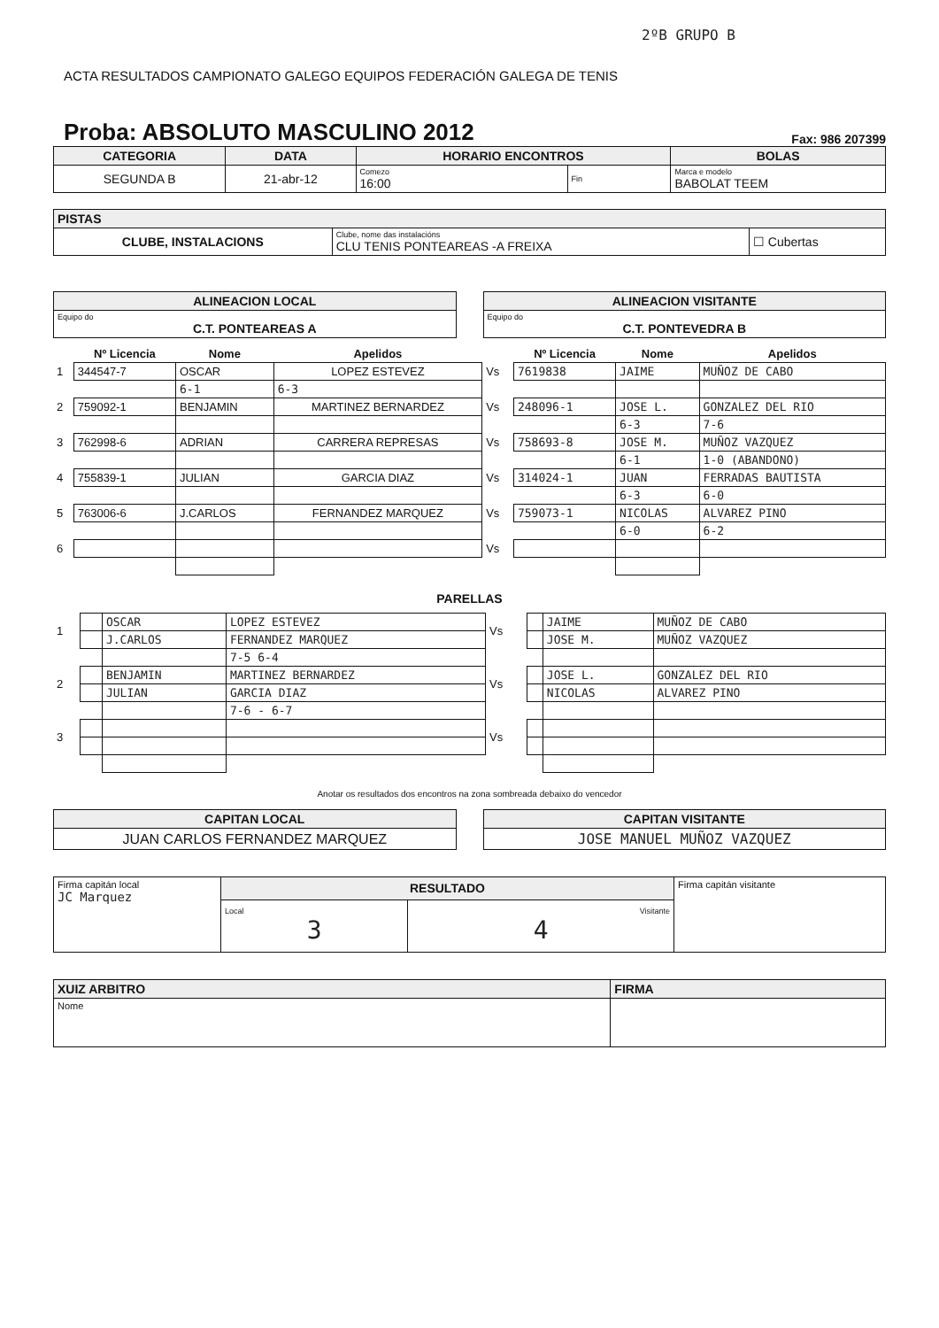2ºB GRUPO B
ACTA RESULTADOS CAMPIONATO GALEGO EQUIPOS FEDERACIÓN GALEGA DE TENIS
Proba: ABSOLUTO MASCULINO 2012 Fax: 986 207399
| CATEGORIA | DATA | HORARIO ENCONTROS | | BOLAS |
| --- | --- | --- | --- | --- |
| SEGUNDA B | 21-abr-12 | Comezo 16:00 | Fin | Marca e modelo BABOLAT TEEM |
| PISTAS | | |
| --- | --- | --- |
| CLUBE, INSTALACIONS | Clube, nome das instalacións CLU TENIS PONTEAREAS -A FREIXA | ☐ Cubertas |
| ALINEACION LOCAL |
| --- |
| Equipo do C.T. PONTEAREAS A |
| ALINEACION VISITANTE |
| --- |
| Equipo do C.T. PONTEVEDRA B |
| | Nº Licencia | Nome | Apelidos | | Nº Licencia | Nome | Apelidos |
| --- | --- | --- | --- | --- | --- | --- | --- |
| 1 | 344547-7 | OSCAR | LOPEZ ESTEVEZ | Vs | 7619838 | JAIME | MUÑOZ DE CABO |
| | | 6-1 | 6-3 | | | | |
| 2 | 759092-1 | BENJAMIN | MARTINEZ BERNARDEZ | Vs | 248096-1 | JOSE L. | GONZALEZ DEL RIO |
| | | | | | | 6-3 | 7-6 |
| 3 | 762998-6 | ADRIAN | CARRERA REPRESAS | Vs | 758693-8 | JOSE M. | MUÑOZ VAZQUEZ |
| | | | | | | 6-1 | 1-0 (ABANDONO) |
| 4 | 755839-1 | JULIAN | GARCIA DIAZ | Vs | 314024-1 | JUAN | FERRADAS BAUTISTA |
| | | | | | | 6-3 | 6-0 |
| 5 | 763006-6 | J.CARLOS | FERNANDEZ MARQUEZ | Vs | 759073-1 | NICOLAS | ALVAREZ PINO |
| | | | | | | 6-0 | 6-2 |
| 6 | | | | Vs | | | |
PARELLAS
| 1 | | OSCAR | LOPEZ ESTEVEZ | Vs | | JAIME | MUÑOZ DE CABO |
| | | J.CARLOS | FERNANDEZ MARQUEZ | | | JOSE M. | MUÑOZ VAZQUEZ |
| | | | 7-5 6-4 | | | | |
| 2 | | BENJAMIN | MARTINEZ BERNARDEZ | Vs | | JOSE L. | GONZALEZ DEL RIO |
| | | JULIAN | GARCIA DIAZ | | | NICOLAS | ALVAREZ PINO |
| | | | 7-6 - 6-7 | | | | |
| 3 | | | | Vs | | | |
Anotar os resultados dos encontros na zona sombreada debaixo do vencedor
| CAPITAN LOCAL |
| --- |
| JUAN CARLOS FERNANDEZ MARQUEZ |
| CAPITAN VISITANTE |
| --- |
| JOSE MANUEL MUÑOZ VAZQUEZ |
| Firma capitán local JC Marquez | RESULTADO | | Firma capitán visitante |
| | Local 3 | Visitante 4 | |
| XUIZ ARBITRO | FIRMA |
| --- | --- |
| Nome | |